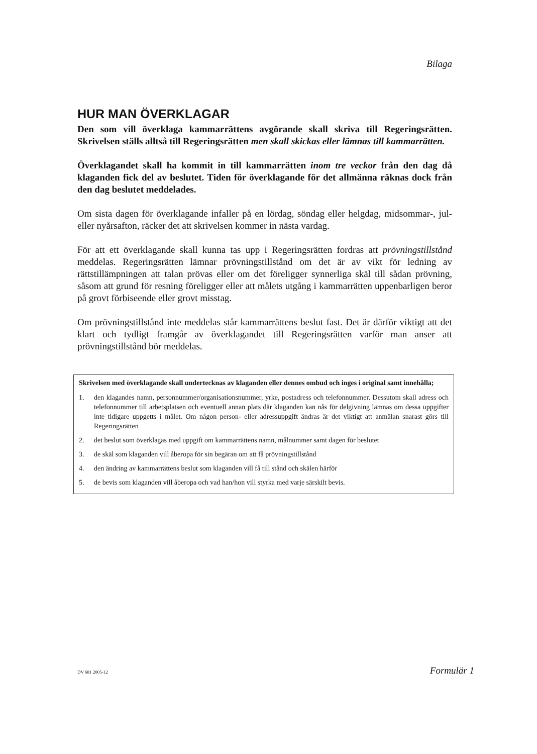Bilaga
HUR MAN ÖVERKLAGAR
Den som vill överklaga kammarrättens avgörande skall skriva till Regeringsrätten. Skrivelsen ställs alltså till Regeringsrätten men skall skickas eller lämnas till kammarrätten.
Överklagandet skall ha kommit in till kammarrätten inom tre veckor från den dag då klaganden fick del av beslutet. Tiden för överklagande för det allmänna räknas dock från den dag beslutet meddelades.
Om sista dagen för överklagande infaller på en lördag, söndag eller helgdag, midsommar-, jul- eller nyårsafton, räcker det att skrivelsen kommer in nästa vardag.
För att ett överklagande skall kunna tas upp i Regeringsrätten fordras att prövningstillstånd meddelas. Regeringsrätten lämnar prövningstillstånd om det är av vikt för ledning av rättstillämpningen att talan prövas eller om det föreligger synnerliga skäl till sådan prövning, såsom att grund för resning föreligger eller att målets utgång i kammarrätten uppenbarligen beror på grovt förbiseende eller grovt misstag.
Om prövningstillstånd inte meddelas står kammarrättens beslut fast. Det är därför viktigt att det klart och tydligt framgår av överklagandet till Regeringsrätten varför man anser att prövningstillstånd bör meddelas.
Skrivelsen med överklagande skall undertecknas av klaganden eller dennes ombud och inges i original samt innehålla;
1. den klagandes namn, personnummer/organisationsnummer, yrke, postadress och telefonnummer. Dessutom skall adress och telefonnummer till arbetsplatsen och eventuell annan plats där klaganden kan nås för delgivning lämnas om dessa uppgifter inte tidigare uppgetts i målet. Om någon person- eller adressuppgift ändras är det viktigt att anmälan snarast görs till Regeringsrätten
2. det beslut som överklagas med uppgift om kammarrättens namn, målnummer samt dagen för beslutet
3. de skäl som klaganden vill åberopa för sin begäran om att få prövningstillstånd
4. den ändring av kammarrättens beslut som klaganden vill få till stånd och skälen härför
5. de bevis som klaganden vill åberopa och vad han/hon vill styrka med varje särskilt bevis.
DV 681 2005-12 Formulär 1